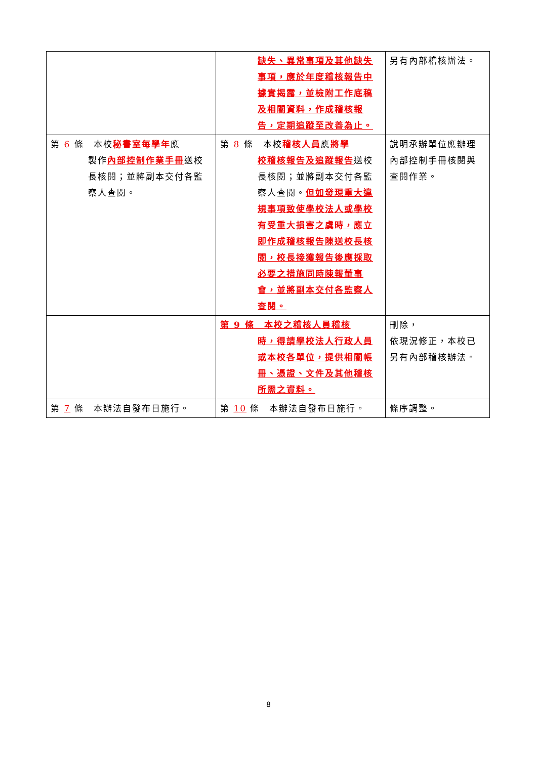| | 缺失、異常事項及其他缺失事項，應於年度稽核報告中據實揭露，並檢附工作底稿及相關資料，作成稽核報告，定期追蹤至改善為止。 | 另有內部稽核辦法。 |
| 第 6 條 本校 秘書室每學年 應 製作 內部控制作業手冊 送校長核閱；並將副本交付各監察人查閱。 | 第 8 條 本校 稽核人員 應 將學 校稽核報告及追蹤報告 送校長核閱；並將副本交付各監察人查閱。 但如發現重大違規事項致使學校法人或學校有受重大損害之虞時，應立即作成稽核報告陳送校長核閱，校長接獲報告後應採取必要之措施同時陳報董事會，並將副本交付各監察人查閱。 | 說明承辦單位應辦理內部控制手冊核閱與查閱作業。 |
| | 第 9 條 本校之稽核人員稽核 時，得請學校法人行政人員或本校各單位，提供相關帳冊、憑證、文件及其他稽核所需之資料。 | 刪除， 依現況修正，本校已另有內部稽核辦法。 |
| 第 7 條 本辦法自發布日施行。 | 第 10 條 本辦法自發布日施行。 | 條序調整。 |
8